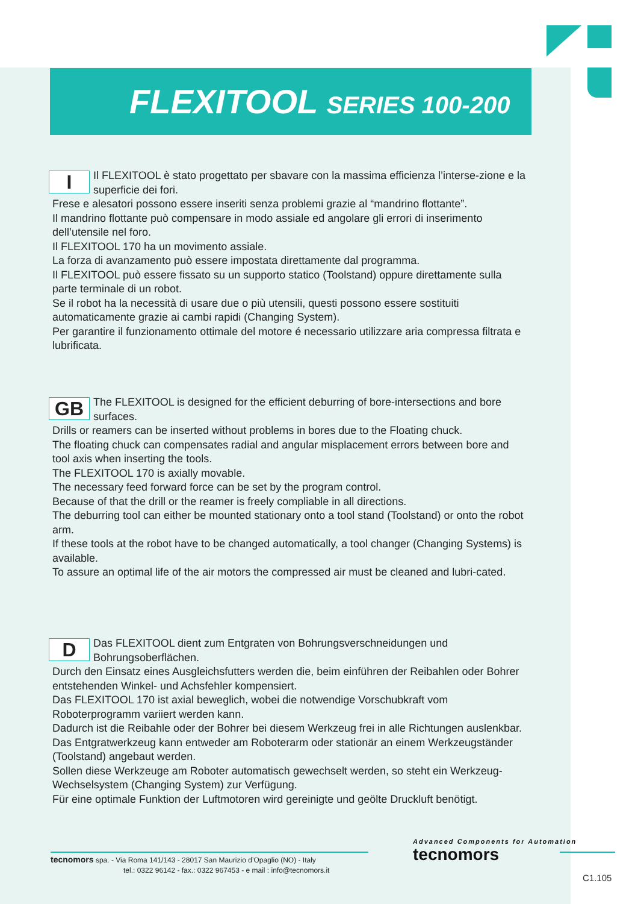FLEXITOOL SERIES 100-200
I
Il FLEXITOOL è stato progettato per sbavare con la massima efficienza l’interse-zione e la superficie dei fori.
Frese e alesatori possono essere inseriti senza problemi grazie al “mandrino flottante”.
Il mandrino flottante può compensare in modo assiale ed angolare gli errori di inserimento dell’utensile nel foro.
Il FLEXITOOL 170 ha un movimento assiale.
La forza di avanzamento può essere impostata direttamente dal programma.
Il FLEXITOOL può essere fissato su un supporto statico (Toolstand) oppure direttamente sulla parte terminale di un robot.
Se il robot ha la necessità di usare due o più utensili, questi possono essere sostituiti automaticamente grazie ai cambi rapidi (Changing System).
Per garantire il funzionamento ottimale del motore é necessario utilizzare aria compressa filtrata e lubrificata.
GB
The FLEXITOOL is designed for the efficient deburring of bore-intersections and bore surfaces.
Drills or reamers can be inserted without problems in bores due to the Floating chuck.
The floating chuck can compensates radial and angular misplacement errors between bore and tool axis when inserting the tools.
The FLEXITOOL 170 is axially movable.
The necessary feed forward force can be set by the program control.
Because of that the drill or the reamer is freely compliable in all directions.
The deburring tool can either be mounted stationary onto a tool stand (Toolstand) or onto the robot arm.
If these tools at the robot have to be changed automatically, a tool changer (Changing Systems) is available.
To assure an optimal life of the air motors the compressed air must be cleaned and lubri-cated.
D
Das FLEXITOOL dient zum Entgraten von Bohrungsverschneidungen und Bohrungsoberflächen.
Durch den Einsatz eines Ausgleichsfutters werden die, beim einführen der Reibahlen oder Bohrer entstehenden Winkel- und Achsfehler kompensiert.
Das FLEXITOOL 170 ist axial beweglich, wobei die notwendige Vorschubkraft vom Roboterprogramm variiert werden kann.
Dadurch ist die Reibahle oder der Bohrer bei diesem Werkzeug frei in alle Richtungen auslenkbar.
Das Entgratwerkzeug kann entweder am Roboterarm oder stationär an einem Werkzeugständer (Toolstand) angebaut werden.
Sollen diese Werkzeuge am Roboter automatisch gewechselt werden, so steht ein Werkzeug-Wechselsystem (Changing System) zur Verfügung.
Für eine optimale Funktion der Luftmotoren wird gereinigte und geölte Druckluft benötigt.
tecnomors spa. - Via Roma 141/143 - 28017 San Maurizio d’Opaglio (NO) - Italy
tel.: 0322 96142 - fax.: 0322 967453 - e mail : info@tecnomors.it
Advanced Components for Automation
tecnomors
C1.105